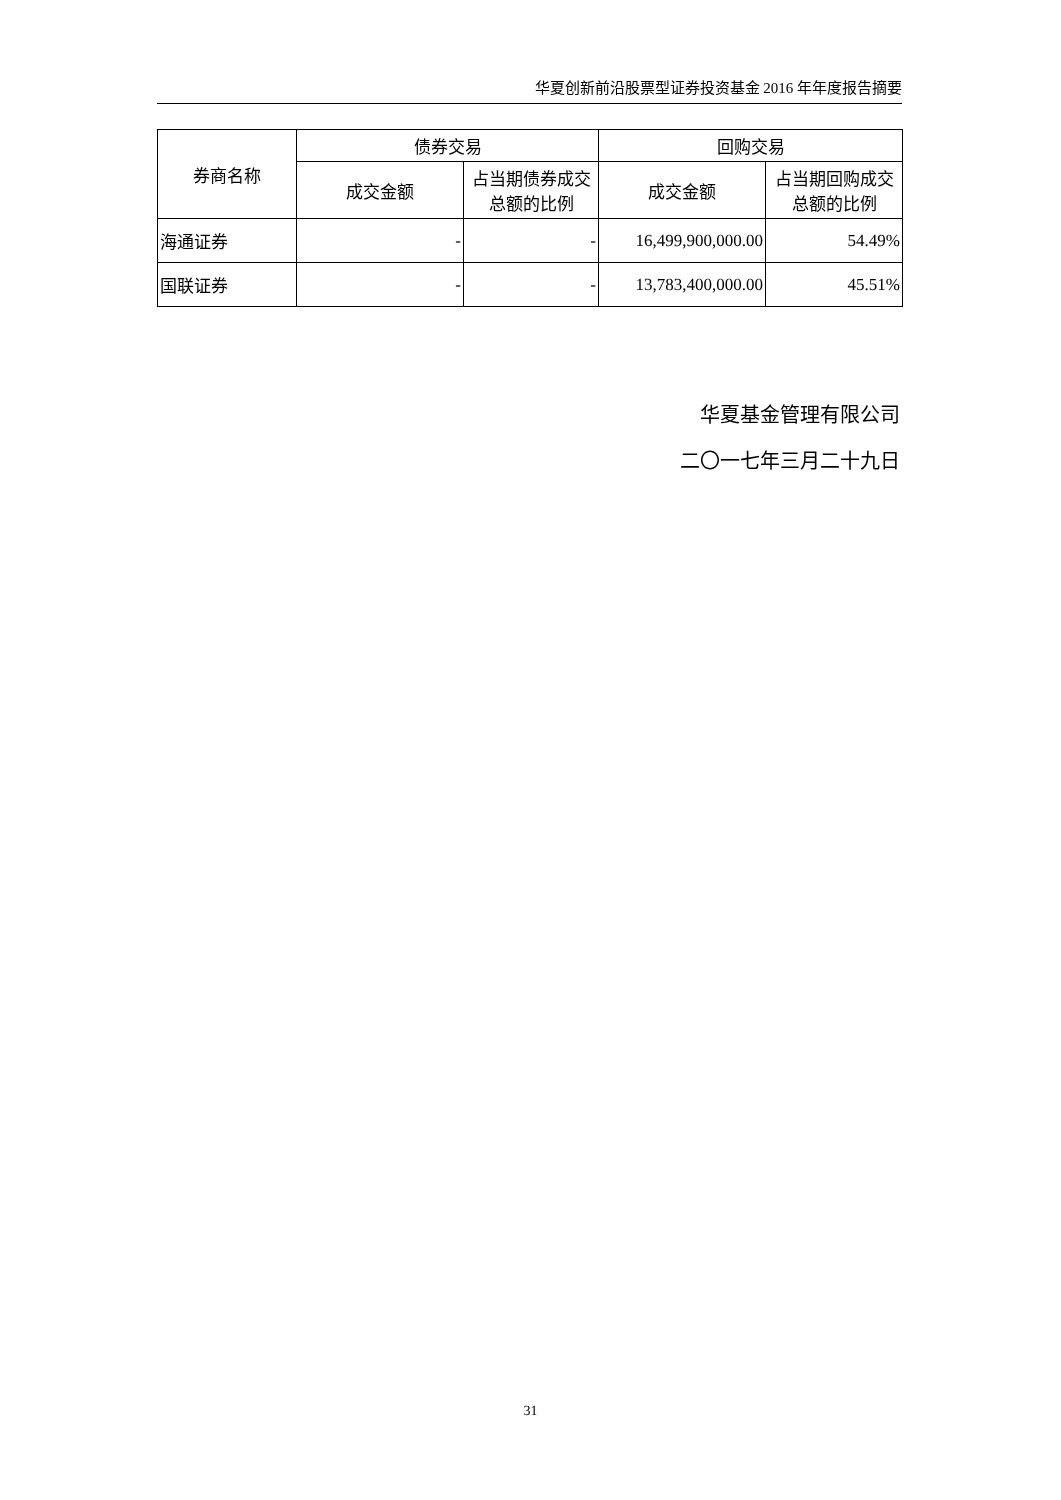华夏创新前沿股票型证券投资基金 2016 年年度报告摘要
| 券商名称 | 债券交易 | | 回购交易 | |
| --- | --- | --- | --- | --- |
| | 成交金额 | 占当期债券成交总额的比例 | 成交金额 | 占当期回购成交总额的比例 |
| 海通证券 | - | - | 16,499,900,000.00 | 54.49% |
| 国联证券 | - | - | 13,783,400,000.00 | 45.51% |
华夏基金管理有限公司
二〇一七年三月二十九日
31